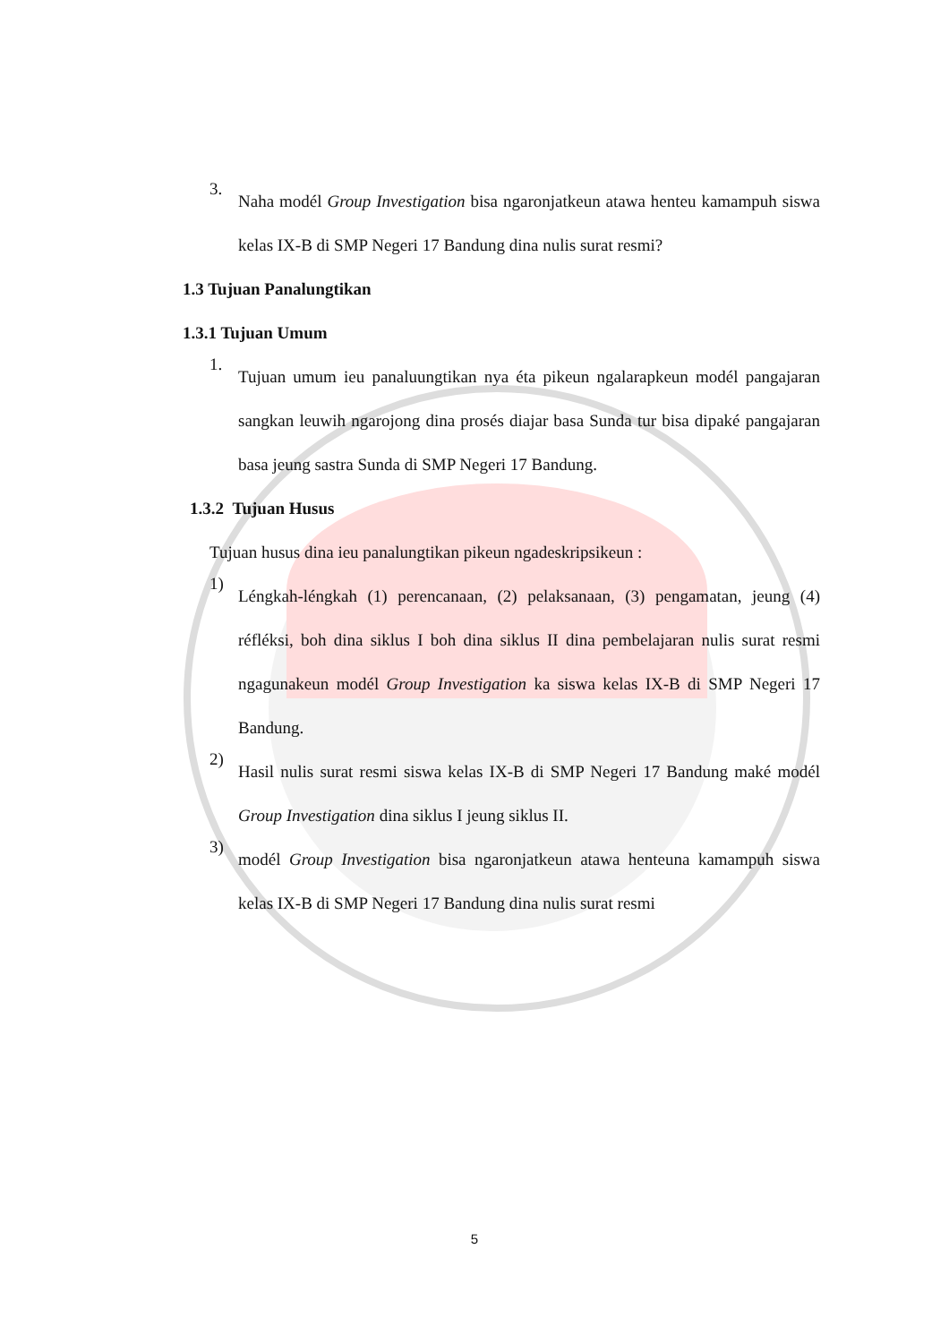3. Naha modél Group Investigation bisa ngaronjatkeun atawa henteu kamampuh siswa kelas IX-B di SMP Negeri 17 Bandung dina nulis surat resmi?
1.3 Tujuan Panalungtikan
1.3.1 Tujuan Umum
1. Tujuan umum ieu panaluungtikan nya éta pikeun ngalarapkeun modél pangajaran sangkan leuwih ngarojong dina prosés diajar basa Sunda tur bisa dipaké pangajaran basa jeung sastra Sunda di SMP Negeri 17 Bandung.
1.3.2 Tujuan Husus
Tujuan husus dina ieu panalungtikan pikeun ngadeskripsikeun :
1) Léngkah-léngkah (1) perencanaan, (2) pelaksanaan, (3) pengamatan, jeung (4) réfléksi, boh dina siklus I boh dina siklus II dina pembelajaran nulis surat resmi ngagunakeun modél Group Investigation ka siswa kelas IX-B di SMP Negeri 17 Bandung.
2) Hasil nulis surat resmi siswa kelas IX-B di SMP Negeri 17 Bandung maké modél Group Investigation dina siklus I jeung siklus II.
3) modél Group Investigation bisa ngaronjatkeun atawa henteuna kamampuh siswa kelas IX-B di SMP Negeri 17 Bandung dina nulis surat resmi
5